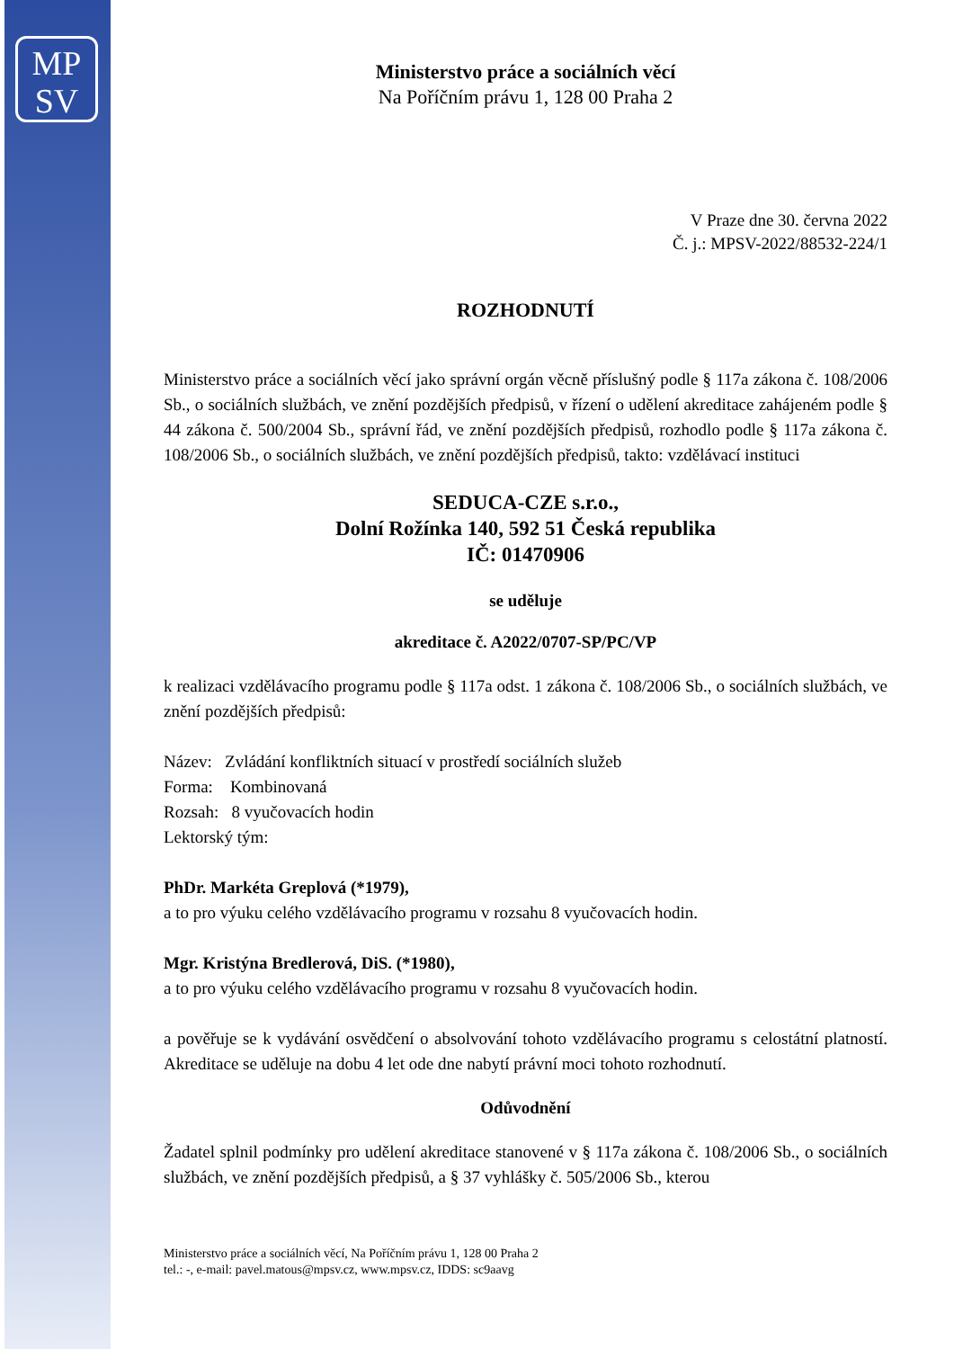MP
SV
Ministerstvo práce a sociálních věcí
Na Poříčním právu 1, 128 00 Praha 2
V Praze dne 30. června 2022
Č. j.: MPSV-2022/88532-224/1
ROZHODNUTÍ
Ministerstvo práce a sociálních věcí jako správní orgán věcně příslušný podle § 117a zákona č. 108/2006 Sb., o sociálních službách, ve znění pozdějších předpisů, v řízení o udělení akreditace zahájeném podle § 44 zákona č. 500/2004 Sb., správní řád, ve znění pozdějších předpisů, rozhodlo podle § 117a zákona č. 108/2006 Sb., o sociálních službách, ve znění pozdějších předpisů, takto: vzdělávací instituci
SEDUCA-CZE s.r.o.,
Dolní Rožínka 140, 592 51 Česká republika
IČ: 01470906
se uděluje
akreditace č. A2022/0707-SP/PC/VP
k realizaci vzdělávacího programu podle § 117a odst. 1 zákona č. 108/2006 Sb., o sociálních službách, ve znění pozdějších předpisů:
Název: Zvládání konfliktních situací v prostředí sociálních služeb
Forma: Kombinovaná
Rozsah: 8 vyučovacích hodin
Lektorský tým:
PhDr. Markéta Greplová (*1979),
a to pro výuku celého vzdělávacího programu v rozsahu 8 vyučovacích hodin.
Mgr. Kristýna Bredlerová, DiS. (*1980),
a to pro výuku celého vzdělávacího programu v rozsahu 8 vyučovacích hodin.
a pověřuje se k vydávání osvědčení o absolvování tohoto vzdělávacího programu s celostátní platností. Akreditace se uděluje na dobu 4 let ode dne nabytí právní moci tohoto rozhodnutí.
Odůvodnění
Žadatel splnil podmínky pro udělení akreditace stanovené v § 117a zákona č. 108/2006 Sb., o sociálních službách, ve znění pozdějších předpisů, a § 37 vyhlášky č. 505/2006 Sb., kterou
Ministerstvo práce a sociálních věcí, Na Poříčním právu 1, 128 00 Praha 2
tel.: -, e-mail: pavel.matous@mpsv.cz, www.mpsv.cz, IDDS: sc9aavg